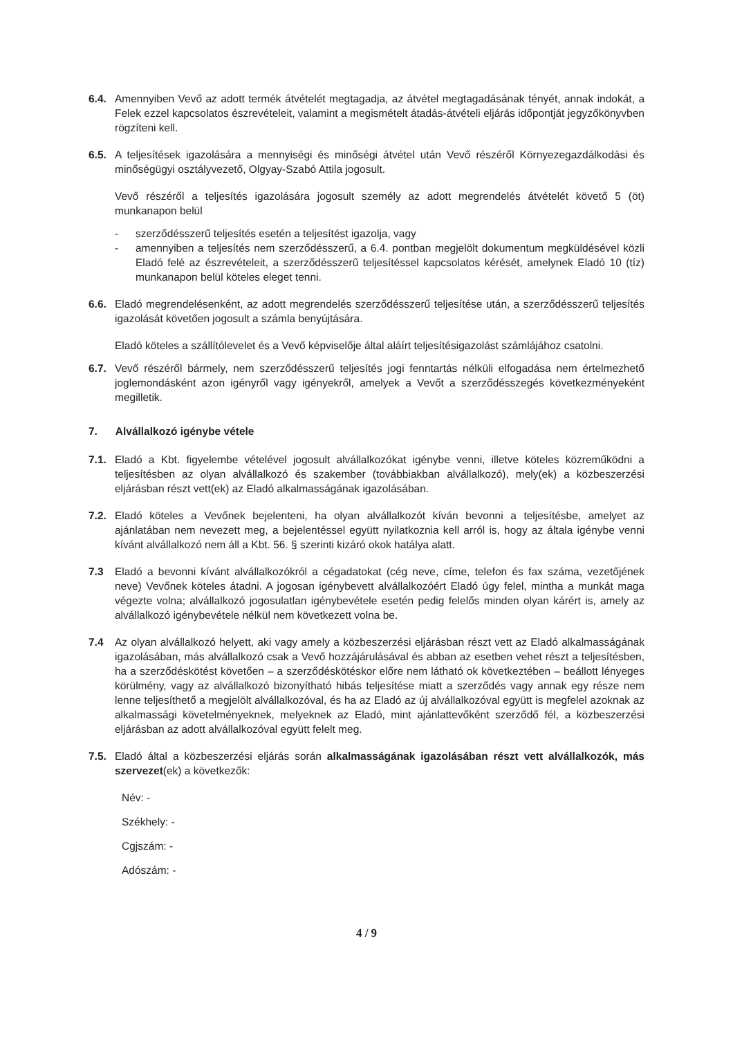6.4. Amennyiben Vevő az adott termék átvételét megtagadja, az átvétel megtagadásának tényét, annak indokát, a Felek ezzel kapcsolatos észrevételeit, valamint a megismételt átadás-átvételi eljárás időpontját jegyzőkönyvben rögzíteni kell.
6.5. A teljesítések igazolására a mennyiségi és minőségi átvétel után Vevő részéről Környezegazdálkodási és minőségügyi osztályvezető, Olgyay-Szabó Attila jogosult.
Vevő részéről a teljesítés igazolására jogosult személy az adott megrendelés átvételét követő 5 (öt) munkanapon belül
- szerződésszerű teljesítés esetén a teljesítést igazolja, vagy
- amennyiben a teljesítés nem szerződésszerű, a 6.4. pontban megjelölt dokumentum megküldésével közli Eladó felé az észrevételeit, a szerződésszerű teljesítéssel kapcsolatos kérését, amelynek Eladó 10 (tíz) munkanapon belül köteles eleget tenni.
6.6. Eladó megrendelésenként, az adott megrendelés szerződésszerű teljesítése után, a szerződésszerű teljesítés igazolását követően jogosult a számla benyújtására.
Eladó köteles a szállítólevelet és a Vevő képviselője által aláírt teljesítésigazolást számlájához csatolni.
6.7. Vevő részéről bármely, nem szerződésszerű teljesítés jogi fenntartás nélküli elfogadása nem értelmezhető joglemondásként azon igényről vagy igényekről, amelyek a Vevőt a szerződésszegés következményeként megilletik.
7. Alvállalkozó igénybe vétele
7.1. Eladó a Kbt. figyelembe vételével jogosult alvállalkozókat igénybe venni, illetve köteles közreműködni a teljesítésben az olyan alvállalkozó és szakember (továbbiakban alvállalkozó), mely(ek) a közbeszerzési eljárásban részt vett(ek) az Eladó alkalmasságának igazolásában.
7.2. Eladó köteles a Vevőnek bejelenteni, ha olyan alvállalkozót kíván bevonni a teljesítésbe, amelyet az ajánlatában nem nevezett meg, a bejelentéssel együtt nyilatkoznia kell arról is, hogy az általa igénybe venni kívánt alvállalkozó nem áll a Kbt. 56. § szerinti kizáró okok hatálya alatt.
7.3 Eladó a bevonni kívánt alvállalkozókról a cégadatokat (cég neve, címe, telefon és fax száma, vezetőjének neve) Vevőnek köteles átadni. A jogosan igénybevett alvállalkozóért Eladó úgy felel, mintha a munkát maga végezte volna; alvállalkozó jogosulatlan igénybevétele esetén pedig felelős minden olyan kárért is, amely az alvállalkozó igénybevétele nélkül nem következett volna be.
7.4 Az olyan alvállalkozó helyett, aki vagy amely a közbeszerzési eljárásban részt vett az Eladó alkalmasságának igazolásában, más alvállalkozó csak a Vevő hozzájárulásával és abban az esetben vehet részt a teljesítésben, ha a szerződéskötést követően – a szerződéskötéskor előre nem látható ok következtében – beállott lényeges körülmény, vagy az alvállalkozó bizonyítható hibás teljesítése miatt a szerződés vagy annak egy része nem lenne teljesíthető a megjelölt alvállalkozóval, és ha az Eladó az új alvállalkozóval együtt is megfelel azoknak az alkalmassági követelményeknek, melyeknek az Eladó, mint ajánlattevőként szerződő fél, a közbeszerzési eljárásban az adott alvállalkozóval együtt felelt meg.
7.5. Eladó által a közbeszerzési eljárás során alkalmasságának igazolásában részt vett alvállalkozók, más szervezet(ek) a következők:
Név: -
Székhely: -
Cgjszám: -
Adószám: -
4 / 9